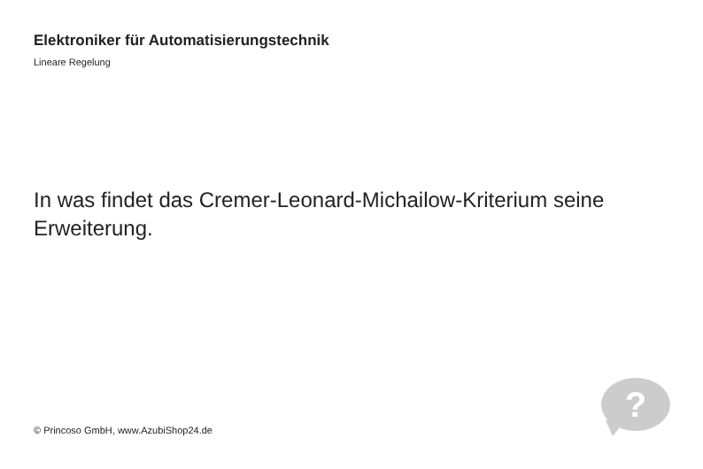Elektroniker für Automatisierungstechnik
Lineare Regelung
In was findet das Cremer-Leonard-Michailow-Kriterium seine Erweiterung.
© Princoso GmbH, www.AzubiShop24.de
?